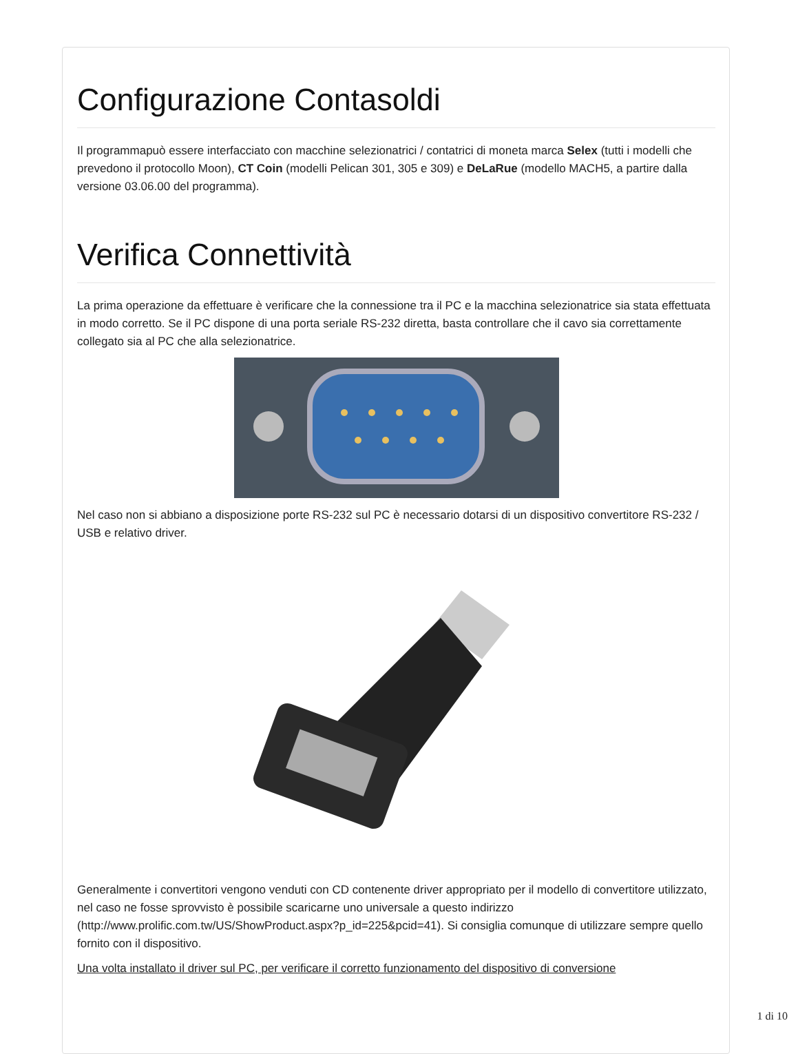Configurazione Contasoldi
Il programmapuò essere interfacciato con macchine selezionatrici / contatrici di moneta marca Selex (tutti i modelli che prevedono il protocollo Moon), CT Coin (modelli Pelican 301, 305 e 309) e DeLaRue (modello MACH5, a partire dalla versione 03.06.00 del programma).
Verifica Connettività
La prima operazione da effettuare è verificare che la connessione tra il PC e la macchina selezionatrice sia stata effettuata in modo corretto. Se il PC dispone di una porta seriale RS-232 diretta, basta controllare che il cavo sia correttamente collegato sia al PC che alla selezionatrice.
Nel caso non si abbiano a disposizione porte RS-232 sul PC è necessario dotarsi di un dispositivo convertitore RS-232 / USB e relativo driver.
Generalmente i convertitori vengono venduti con CD contenente driver appropriato per il modello di convertitore utilizzato, nel caso ne fosse sprovvisto è possibile scaricarne uno universale a questo indirizzo (http://www.prolific.com.tw/US/ShowProduct.aspx?p_id=225&pcid=41). Si consiglia comunque di utilizzare sempre quello fornito con il dispositivo.
Una volta installato il driver sul PC, per verificare il corretto funzionamento del dispositivo di conversione
1 di 10